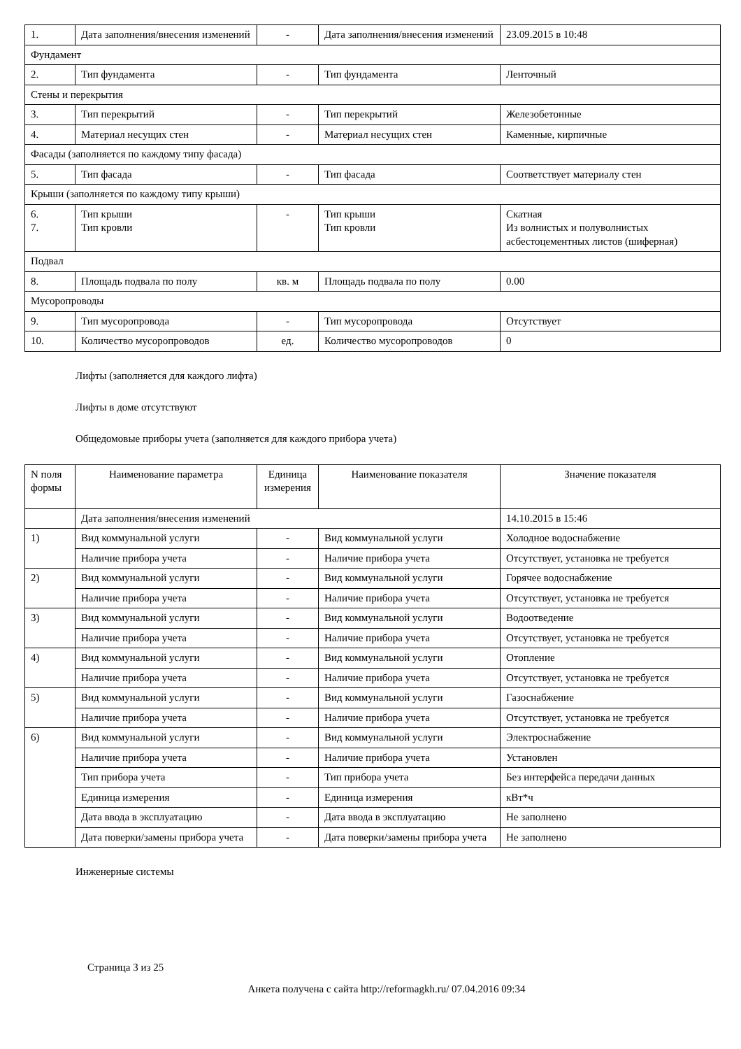| 1. | Дата заполнения/внесения изменений | - | Дата заполнения/внесения изменений | 23.09.2015 в 10:48 |
| Фундамент | | | | |
| 2. | Тип фундамента | - | Тип фундамента | Ленточный |
| Стены и перекрытия | | | | |
| 3. | Тип перекрытий | - | Тип перекрытий | Железобетонные |
| 4. | Материал несущих стен | - | Материал несущих стен | Каменные, кирпичные |
| Фасады (заполняется по каждому типу фасада) | | | | |
| 5. | Тип фасада | - | Тип фасада | Соответствует материалу стен |
| Крыши (заполняется по каждому типу крыши) | | | | |
| 6. 7. | Тип крыши Тип кровли | - | Тип крыши Тип кровли | Скатная Из волнистых и полуволнистых асбестоцементных листов (шиферная) |
| Подвал | | | | |
| 8. | Площадь подвала по полу | кв. м | Площадь подвала по полу | 0.00 |
| Мусоропроводы | | | | |
| 9. | Тип мусоропровода | - | Тип мусоропровода | Отсутствует |
| 10. | Количество мусоропроводов | ед. | Количество мусоропроводов | 0 |
Лифты (заполняется для каждого лифта)
Лифты в доме отсутствуют
Общедомовые приборы учета (заполняется для каждого прибора учета)
| N поля формы | Наименование параметра | Единица измерения | Наименование показателя | Значение показателя |
| --- | --- | --- | --- | --- |
| | Дата заполнения/внесения изменений | | | 14.10.2015 в 15:46 |
| 1) | Вид коммунальной услуги | - | Вид коммунальной услуги | Холодное водоснабжение |
| | Наличие прибора учета | - | Наличие прибора учета | Отсутствует, установка не требуется |
| 2) | Вид коммунальной услуги | - | Вид коммунальной услуги | Горячее водоснабжение |
| | Наличие прибора учета | - | Наличие прибора учета | Отсутствует, установка не требуется |
| 3) | Вид коммунальной услуги | - | Вид коммунальной услуги | Водоотведение |
| | Наличие прибора учета | - | Наличие прибора учета | Отсутствует, установка не требуется |
| 4) | Вид коммунальной услуги | - | Вид коммунальной услуги | Отопление |
| | Наличие прибора учета | - | Наличие прибора учета | Отсутствует, установка не требуется |
| 5) | Вид коммунальной услуги | - | Вид коммунальной услуги | Газоснабжение |
| | Наличие прибора учета | - | Наличие прибора учета | Отсутствует, установка не требуется |
| 6) | Вид коммунальной услуги | - | Вид коммунальной услуги | Электроснабжение |
| | Наличие прибора учета | - | Наличие прибора учета | Установлен |
| | Тип прибора учета | - | Тип прибора учета | Без интерфейса передачи данных |
| | Единица измерения | - | Единица измерения | кВт*ч |
| | Дата ввода в эксплуатацию | - | Дата ввода в эксплуатацию | Не заполнено |
| | Дата поверки/замены прибора учета | - | Дата поверки/замены прибора учета | Не заполнено |
Инженерные системы
Страница 3 из 25
Анкета получена с сайта http://reformagkh.ru/ 07.04.2016 09:34